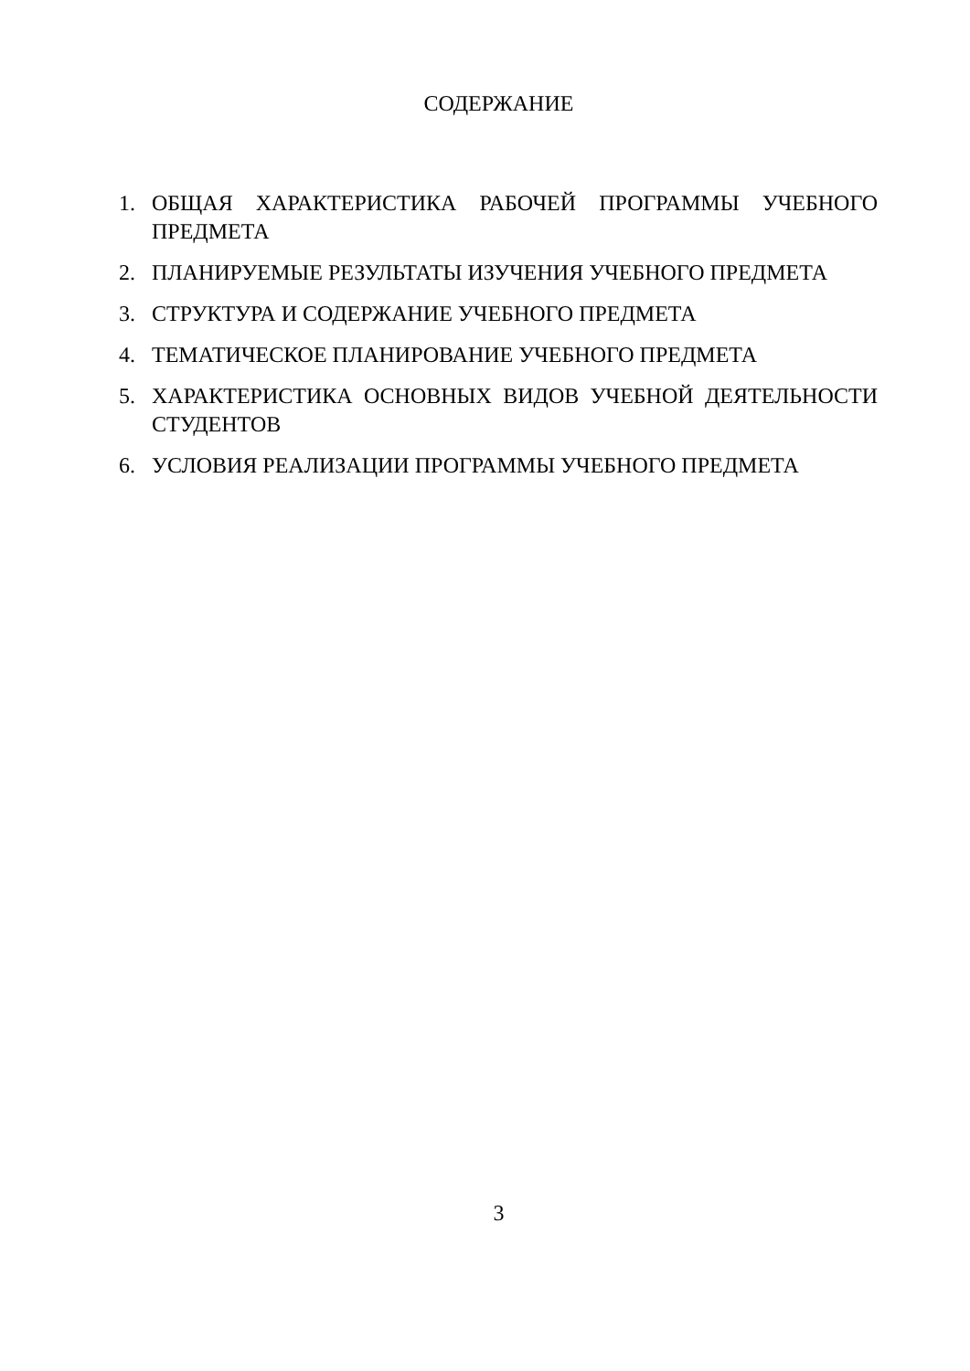СОДЕРЖАНИЕ
1. ОБЩАЯ ХАРАКТЕРИСТИКА РАБОЧЕЙ ПРОГРАММЫ УЧЕБНОГО ПРЕДМЕТА
2. ПЛАНИРУЕМЫЕ РЕЗУЛЬТАТЫ ИЗУЧЕНИЯ УЧЕБНОГО ПРЕДМЕТА
3. СТРУКТУРА И СОДЕРЖАНИЕ УЧЕБНОГО ПРЕДМЕТА
4. ТЕМАТИЧЕСКОЕ ПЛАНИРОВАНИЕ УЧЕБНОГО ПРЕДМЕТА
5. ХАРАКТЕРИСТИКА ОСНОВНЫХ ВИДОВ УЧЕБНОЙ ДЕЯТЕЛЬНОСТИ СТУДЕНТОВ
6. УСЛОВИЯ РЕАЛИЗАЦИИ ПРОГРАММЫ УЧЕБНОГО ПРЕДМЕТА
3